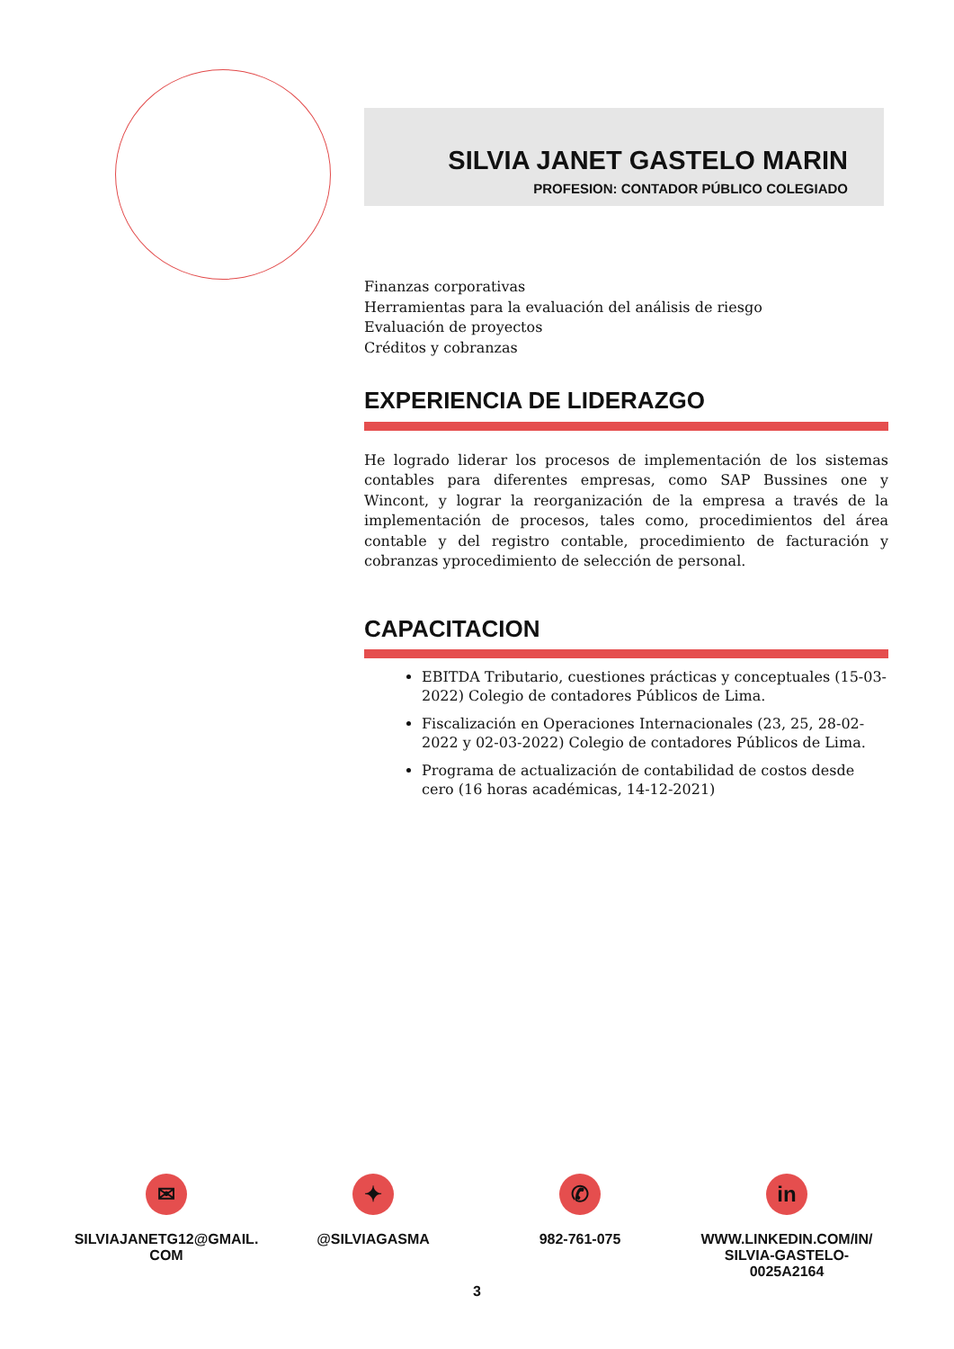SILVIA JANET GASTELO MARIN
PROFESION: CONTADOR PÚBLICO COLEGIADO
Finanzas corporativas
Herramientas para la evaluación del análisis de riesgo
Evaluación de proyectos
Créditos y cobranzas
EXPERIENCIA DE LIDERAZGO
He logrado liderar los procesos de implementación de los sistemas contables para diferentes empresas, como SAP Bussines one y Wincont, y lograr la reorganización de la empresa a través de la implementación de procesos, tales como, procedimientos del área contable y del registro contable, procedimiento de facturación y cobranzas yprocedimiento de selección de personal.
CAPACITACION
EBITDA Tributario, cuestiones prácticas y conceptuales (15-03-2022) Colegio de contadores Públicos de Lima.
Fiscalización en Operaciones Internacionales (23, 25, 28-02-2022 y 02-03-2022) Colegio de contadores Públicos de Lima.
Programa de actualización de contabilidad de costos desde cero (16 horas académicas, 14-12-2021)
✉
SILVIAJANETG12@GMAIL.
COM
✦
@SILVIAGASMA
✆
982-761-075
in
WWW.LINKEDIN.COM/IN/
SILVIA-GASTELO-
0025A2164
3